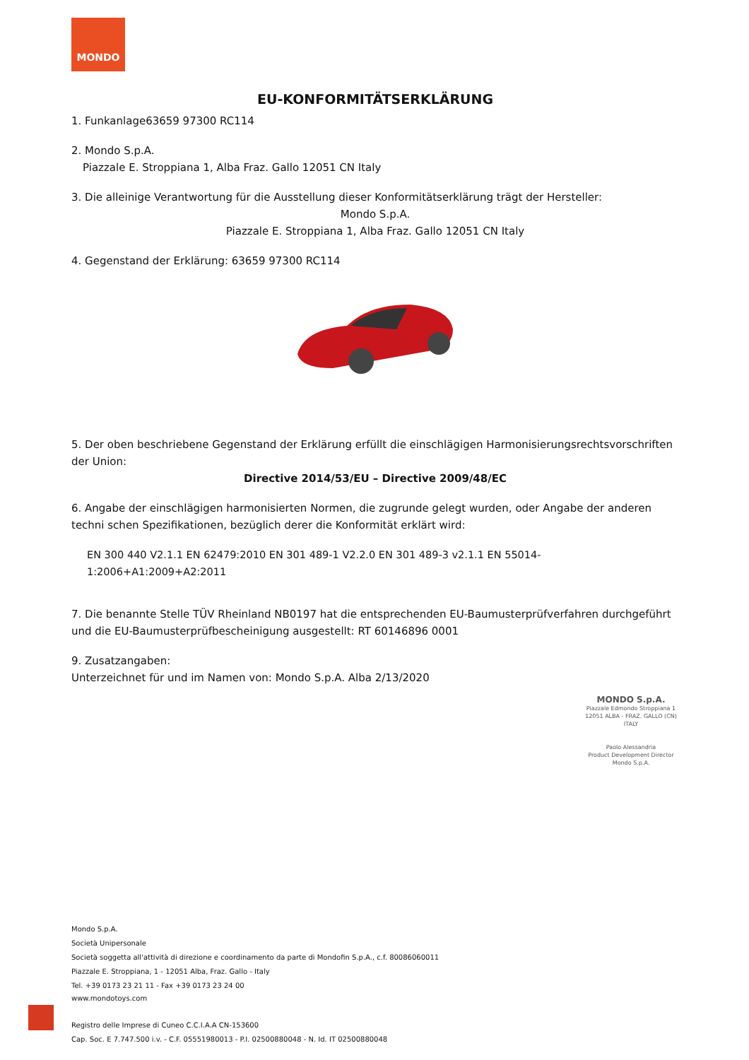MONDO
EU-KONFORMITÄTSERKLÄRUNG
1. Funkanlage63659 97300 RC114
2. Mondo S.p.A.
Piazzale E. Stroppiana 1, Alba Fraz. Gallo 12051 CN Italy
3. Die alleinige Verantwortung für die Ausstellung dieser Konformitätserklärung trägt der Hersteller:
Mondo S.p.A.
Piazzale E. Stroppiana 1, Alba Fraz. Gallo 12051 CN Italy
4. Gegenstand der Erklärung: 63659 97300 RC114
5. Der oben beschriebene Gegenstand der Erklärung erfüllt die einschlägigen Harmonisierungsrechtsvorschriften der Union:
Directive 2014/53/EU – Directive 2009/48/EC
6. Angabe der einschlägigen harmonisierten Normen, die zugrunde gelegt wurden, oder Angabe der anderen techni schen Spezifikationen, bezüglich derer die Konformität erklärt wird:
EN 300 440 V2.1.1 EN 62479:2010 EN 301 489-1 V2.2.0 EN 301 489-3 v2.1.1 EN 55014-1:2006+A1:2009+A2:2011
7. Die benannte Stelle TÜV Rheinland NB0197 hat die entsprechenden EU-Baumusterprüfverfahren durchgeführt und die EU-Baumusterprüfbescheinigung ausgestellt: RT 60146896 0001
9. Zusatzangaben:
Unterzeichnet für und im Namen von: Mondo S.p.A. Alba 2/13/2020
MONDO S.p.A.
Piazzale Edmondo Stroppiana 1
12051 ALBA - FRAZ. GALLO (CN)
ITALY
Paolo Alessandria
Product Development Director
Mondo S.p.A.
Mondo S.p.A.
Società Unipersonale
Società soggetta all'attività di direzione e coordinamento da parte di Mondofin S.p.A., c.f. 80086060011
Piazzale E. Stroppiana, 1 - 12051 Alba, Fraz. Gallo - Italy
Tel. +39 0173 23 21 11 - Fax +39 0173 23 24 00
www.mondotoys.com
Registro delle Imprese di Cuneo C.C.I.A.A CN-153600
Cap. Soc. E 7.747.500 i.v. - C.F. 05551980013 - P.I. 02500880048 - N. Id. IT 02500880048